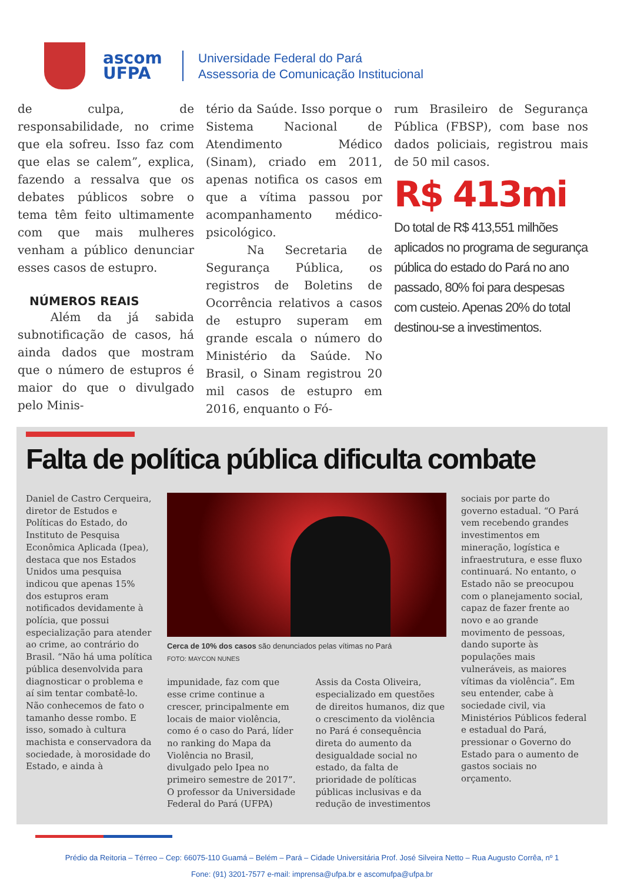ascom
UFPA
Universidade Federal do Pará
Assessoria de Comunicação Institucional
de culpa, de responsabilidade, no crime que ela sofreu. Isso faz com que elas se calem”, explica, fazendo a ressalva que os debates públicos sobre o tema têm feito ultimamente com que mais mulheres venham a público denunciar esses casos de estupro.
NÚMEROS REAIS
Além da já sabida subnotificação de casos, há ainda dados que mostram que o número de estupros é maior do que o divulgado pelo Minis-
tério da Saúde. Isso porque o Sistema Nacional de Atendimento Médico (Sinam), criado em 2011, apenas notifica os casos em que a vítima passou por acompanhamento médico-psicológico.
Na Secretaria de Segurança Pública, os registros de Boletins de Ocorrência relativos a casos de estupro superam em grande escala o número do Ministério da Saúde. No Brasil, o Sinam registrou 20 mil casos de estupro em 2016, enquanto o Fó-
rum Brasileiro de Segurança Pública (FBSP), com base nos dados policiais, registrou mais de 50 mil casos.
R$ 413mi
Do total de R$ 413,551 milhões aplicados no programa de segurança pública do estado do Pará no ano passado, 80% foi para despesas com custeio. Apenas 20% do total destinou-se a investimentos.
Falta de política pública dificulta combate
Daniel de Castro Cerqueira, diretor de Estudos e Políticas do Estado, do Instituto de Pesquisa Econômica Aplicada (Ipea), destaca que nos Estados Unidos uma pesquisa indicou que apenas 15% dos estupros eram notificados devidamente à polícia, que possui especialização para atender ao crime, ao contrário do Brasil. “Não há uma política pública desenvolvida para diagnosticar o problema e aí sim tentar combatê-lo. Não conhecemos de fato o tamanho desse rombo. E isso, somado à cultura machista e conservadora da sociedade, à morosidade do Estado, e ainda à
Cerca de 10% dos casos são denunciados pelas vítimas no Pará
FOTO: MAYCON NUNES
impunidade, faz com que esse crime continue a crescer, principalmente em locais de maior violência, como é o caso do Pará, líder no ranking do Mapa da Violência no Brasil, divulgado pelo Ipea no primeiro semestre de 2017”. O professor da Universidade Federal do Pará (UFPA)
Assis da Costa Oliveira, especializado em questões de direitos humanos, diz que o crescimento da violência no Pará é consequência direta do aumento da desigualdade social no estado, da falta de prioridade de políticas públicas inclusivas e da redução de investimentos
sociais por parte do governo estadual. “O Pará vem recebendo grandes investimentos em mineração, logística e infraestrutura, e esse fluxo continuará. No entanto, o Estado não se preocupou com o planejamento social, capaz de fazer frente ao novo e ao grande movimento de pessoas, dando suporte às populações mais vulneráveis, as maiores vítimas da violência”. Em seu entender, cabe à sociedade civil, via Ministérios Públicos federal e estadual do Pará, pressionar o Governo do Estado para o aumento de gastos sociais no orçamento.
Prédio da Reitoria – Térreo – Cep: 66075-110 Guamá – Belém – Pará – Cidade Universitária Prof. José Silveira Netto – Rua Augusto Corrêa, nº 1
Fone: (91) 3201-7577 e-mail: imprensa@ufpa.br e ascomufpa@ufpa.br